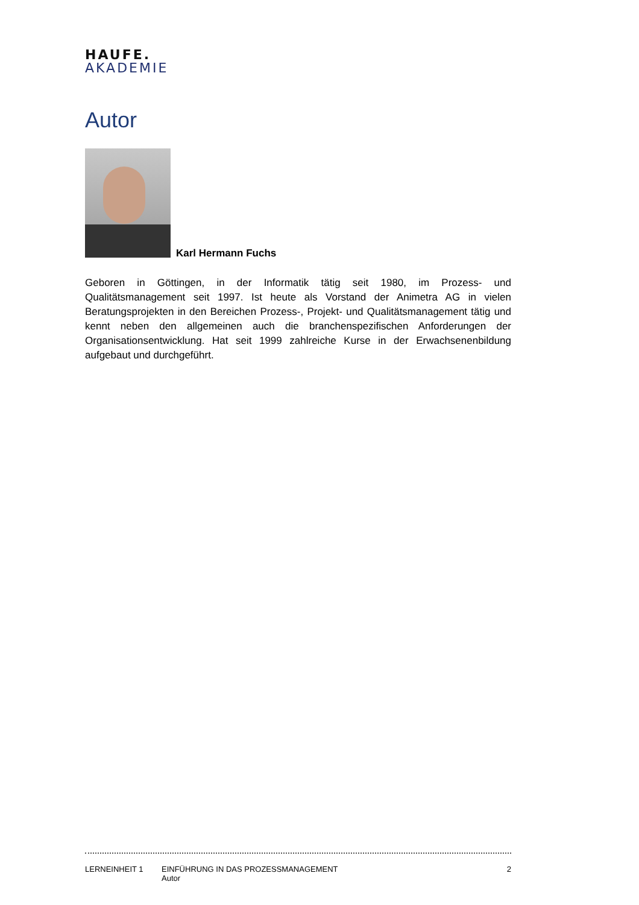HAUFE.
AKADEMIE
Autor
Karl Hermann Fuchs
Geboren in Göttingen, in der Informatik tätig seit 1980, im Prozess- und Qualitätsmanagement seit 1997. Ist heute als Vorstand der Animetra AG in vielen Beratungsprojekten in den Bereichen Prozess-, Projekt- und Qualitätsmanagement tätig und kennt neben den allgemeinen auch die branchenspezifischen Anforderungen der Organisationsentwicklung. Hat seit 1999 zahlreiche Kurse in der Erwachsenenbildung aufgebaut und durchgeführt.
LERNEINHEIT 1 EINFÜHRUNG IN DAS PROZESSMANAGEMENT
Autor
2